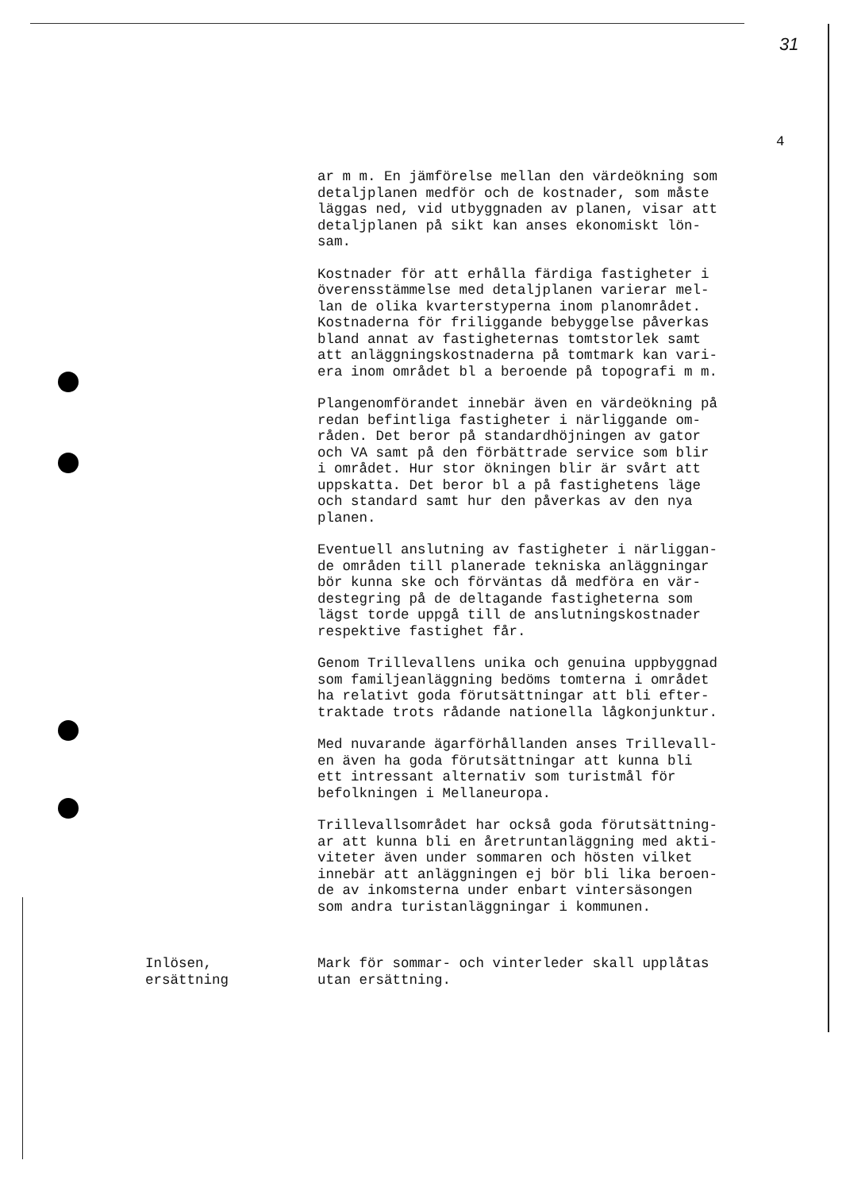31
4
ar m m. En jämförelse mellan den värdeökning som detaljplanen medför och de kostnader, som måste läggas ned, vid utbyggnaden av planen, visar att detaljplanen på sikt kan anses ekonomiskt lön- sam.
Kostnader för att erhålla färdiga fastigheter i överensstämmelse med detaljplanen varierar mel- lan de olika kvarterstyperna inom planområdet. Kostnaderna för friliggande bebyggelse påverkas bland annat av fastigheternas tomtstorlek samt att anläggningskostnaderna på tomtmark kan vari- era inom området bl a beroende på topografi m m.
Plangenomförandet innebär även en värdeökning på redan befintliga fastigheter i närliggande om- råden. Det beror på standardhöjningen av gator och VA samt på den förbättrade service som blir i området. Hur stor ökningen blir är svårt att uppskatta. Det beror bl a på fastighetens läge och standard samt hur den påverkas av den nya planen.
Eventuell anslutning av fastigheter i närliggan- de områden till planerade tekniska anläggningar bör kunna ske och förväntas då medföra en vär- destegring på de deltagande fastigheterna som lägst torde uppgå till de anslutningskostnader respektive fastighet får.
Genom Trillevallens unika och genuina uppbyggnad som familjeanläggning bedöms tomterna i området ha relativt goda förutsättningar att bli efter- traktade trots rådande nationella lågkonjunktur.
Med nuvarande ägarförhållanden anses Trillevall- en även ha goda förutsättningar att kunna bli ett intressant alternativ som turistmål för befolkningen i Mellaneuropa.
Trillevallsområdet har också goda förutsättning- ar att kunna bli en åretruntanläggning med akti- viteter även under sommaren och hösten vilket innebär att anläggningen ej bör bli lika beroen- de av inkomsterna under enbart vintersäsongen som andra turistanläggningar i kommunen.
Inlösen,
ersättning
Mark för sommar- och vinterleder skall upplåtas
utan ersättning.